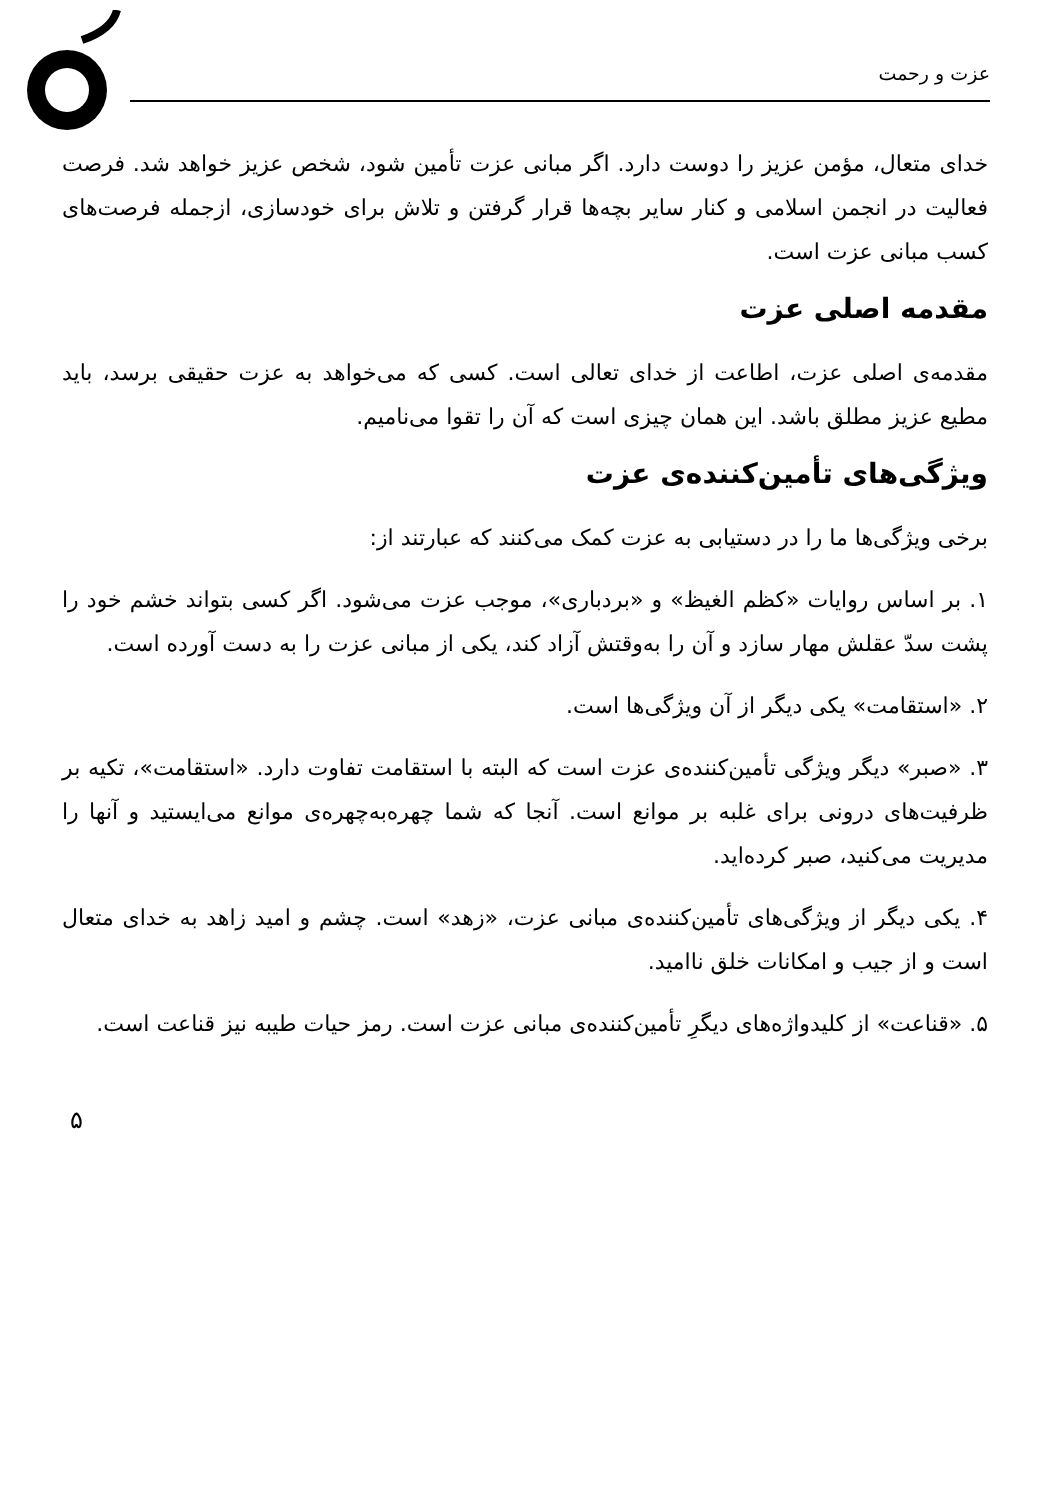عزت و رحمت
خدای متعال، مؤمن عزیز را دوست دارد. اگر مبانی عزت تأمین شود، شخص عزیز خواهد شد. فرصت فعالیت در انجمن اسلامی و کنار سایر بچه‌ها قرار گرفتن و تلاش برای خودسازی، ازجمله فرصت‌های کسب مبانی عزت است.
مقدمه اصلی عزت
مقدمه‌ی اصلی عزت، اطاعت از خدای تعالی است. کسی که می‌خواهد به عزت حقیقی برسد، باید مطیع عزیز مطلق باشد. این همان چیزی است که آن را تقوا می‌نامیم.
ویژگی‌های تأمین‌کننده‌ی عزت
برخی ویژگی‌ها ما را در دستیابی به عزت کمک می‌کنند که عبارتند از:
۱. بر اساس روایات «کظم الغیظ» و «بردباری»، موجب عزت می‌شود. اگر کسی بتواند خشم خود را پشت سدّ عقلش مهار سازد و آن را به‌وقتش آزاد کند، یکی از مبانی عزت را به دست آورده است.
۲. «استقامت» یکی دیگر از آن ویژگی‌ها است.
۳. «صبر» دیگر ویژگی تأمین‌کننده‌ی عزت است که البته با استقامت تفاوت دارد. «استقامت»، تکیه بر ظرفیت‌های درونی برای غلبه بر موانع است. آنجا که شما چهره‌به‌چهره‌ی موانع می‌ایستید و آنها را مدیریت می‌کنید، صبر کرده‌اید.
۴. یکی دیگر از ویژگی‌های تأمین‌کننده‌ی مبانی عزت، «زهد» است. چشم و امید زاهد به خدای متعال است و از جیب و امکانات خلق ناامید.
۵. «قناعت» از کلیدواژه‌های دیگرِ تأمین‌کننده‌ی مبانی عزت است. رمز حیات طیبه نیز قناعت است.
۵